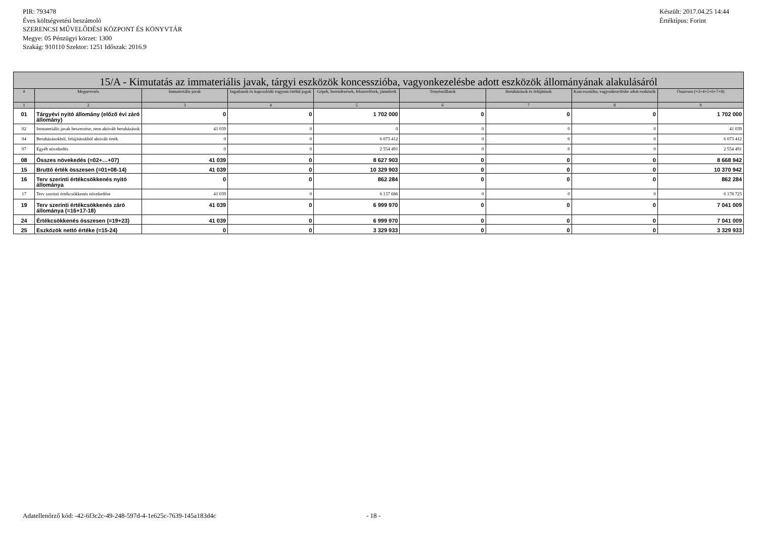PIR: 793478
Éves költségvetési beszámoló
SZERENCSI MŰVELŐDÉSI KÖZPONT ÉS KÖNYVTÁR
Megye: 05 Pénzügyi körzet: 1300
Szakág: 910110 Szektor: 1251 Időszak: 2016.9
Készült: 2017.04.25 14:44
Értéktípus: Forint
| 15/A - Kimutatás az immateriális javak, tárgyi eszközök koncesszióba, vagyonkezelésbe adott eszközök állományának alakulásáról | | | | | | | | |
| --- | --- | --- | --- | --- | --- | --- | --- | --- |
| # | Megnevezés | Immateriális javak | Ingatlanok és kapcsolódó vagyoni értékű jogok | Gépek, berendezések, felszerelések, járművek | Tenyészállatok | Beruházások és felújítások | Koncesszióba, vagyonkezelésbe adott eszközök | Összesen (=3+4+5+6+7+8) |
| 1 | 2 | 3 | 4 | 5 | 6 | 7 | 8 | 9 |
| 01 | Tárgyévi nyitó állomány (előző évi záró állomány) | 0 | 0 | 1 702 000 | 0 | 0 | 0 | 1 702 000 |
| 02 | Immateriális javak beszerzése, nem aktivált beruházások | 41 039 | 0 | 0 | 0 | 0 | 0 | 41 039 |
| 04 | Beruházásokból, felújításokból aktivált érték | 0 | 0 | 6 073 412 | 0 | 0 | 0 | 6 073 412 |
| 07 | Egyéb növekedés | 0 | 0 | 2 554 491 | 0 | 0 | 0 | 2 554 491 |
| 08 | Összes növekedés (=02+…+07) | 41 039 | 0 | 8 627 903 | 0 | 0 | 0 | 8 668 942 |
| 15 | Bruttó érték összesen (=01+08-14) | 41 039 | 0 | 10 329 903 | 0 | 0 | 0 | 10 370 942 |
| 16 | Terv szerinti értékcsökkenés nyitó állománya | 0 | 0 | 862 284 | 0 | 0 | 0 | 862 284 |
| 17 | Terv szerinti értékcsökkenés növekedése | 41 039 | 0 | 6 137 686 | 0 | 0 | 0 | 6 178 725 |
| 19 | Terv szerinti értékcsökkenés záró állománya (=16+17-18) | 41 039 | 0 | 6 999 970 | 0 | 0 | 0 | 7 041 009 |
| 24 | Értékcsökkenés összesen (=19+23) | 41 039 | 0 | 6 999 970 | 0 | 0 | 0 | 7 041 009 |
| 25 | Eszközök nettó értéke (=15-24) | 0 | 0 | 3 329 933 | 0 | 0 | 0 | 3 329 933 |
Adatellenőrző kód: -42-6f3c2c-49-248-597d-4-1e625c-7639-145a183d4c
- 18 -